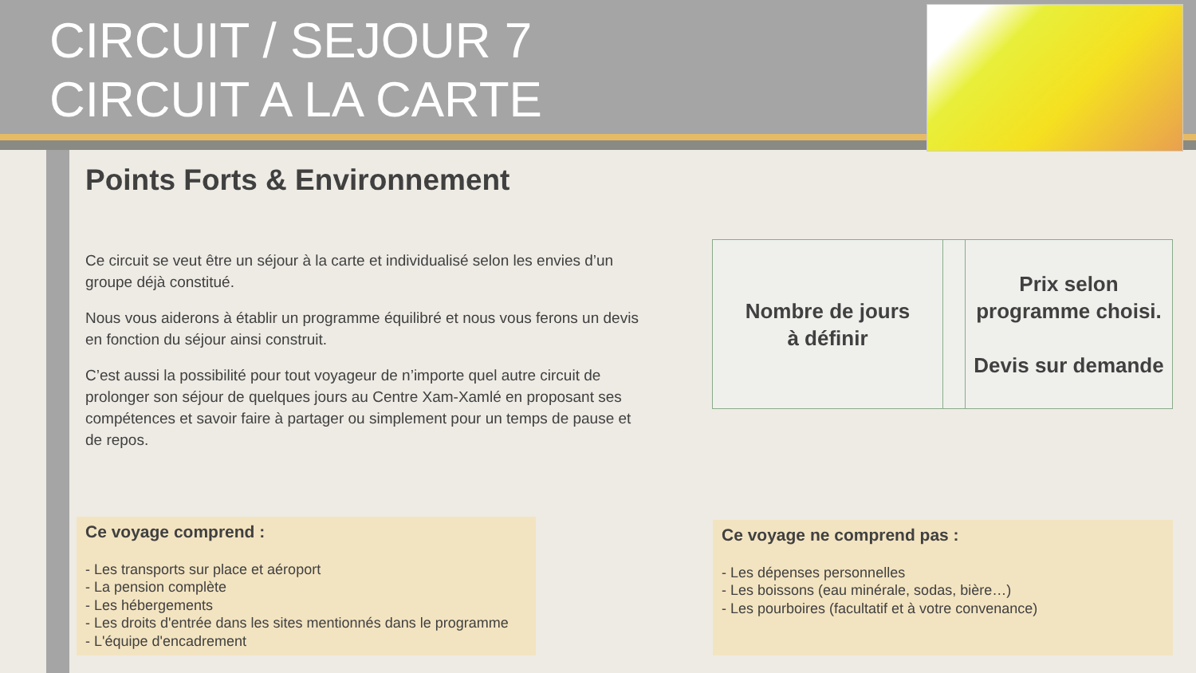CIRCUIT / SEJOUR 7
CIRCUIT A LA CARTE
Points Forts & Environnement
Ce circuit se veut être un séjour à la carte et individualisé selon les envies d’un groupe déjà constitué.
Nous vous aiderons à établir un programme équilibré et nous vous ferons un devis en fonction du séjour ainsi construit.
C’est aussi la possibilité pour tout voyageur de n’importe quel autre circuit de prolonger son séjour de quelques jours au Centre Xam-Xamlé en proposant ses compétences et savoir faire à partager ou simplement pour un temps de pause et de repos.
| Nombre de jours à définir | | Prix selon programme choisi. Devis sur demande |
Ce voyage comprend :
- Les transports sur place et aéroport
- La pension complète
- Les hébergements
- Les droits d'entrée dans les sites mentionnés dans le programme
- L'équipe d'encadrement
Ce voyage ne comprend pas :
- Les dépenses personnelles
- Les boissons (eau minérale, sodas, bière…)
- Les pourboires (facultatif et à votre convenance)